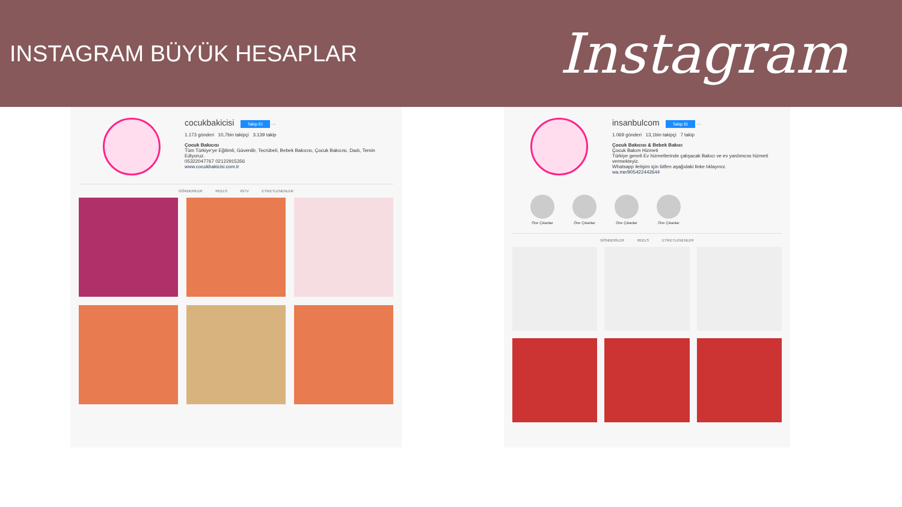INSTAGRAM BÜYÜK HESAPLAR
Instagram
cocukbakicisi Takip Et ···
1.173 gönderi 10,7bin takipçi 3.139 takip
Çocuk Bakıcısı
Tüm Türkiye'ye Eğitimli, Güvenilir, Tecrübeli, Bebek Bakıcısı, Çocuk Bakıcısı, Dadı, Temin Ediyoruz.
05322047767 02122915356
www.cocukbakicisi.com.tr
GÖNDERİLER REELS IGTV ETİKETLENENLER
insanbulcom Takip Et ···
1.069 gönderi 13,1bin takipçi 7 takip
Çocuk Bakıcısı & Bebek Bakıcı
Çocuk Bakım Hizmeti
Türkiye geneli Ev hizmetlerinde çalışacak Bakıcı ve ev yardımcısı hizmeti vermekteyiz.
Whatsapp iletişim için lütfen aşağıdaki linke tıklayınız.
wa.me/905422442644
Öne Çıkanlar Öne Çıkanlar Öne Çıkanlar Öne Çıkanlar
GÖNDERİLER REELS ETİKETLENENLER